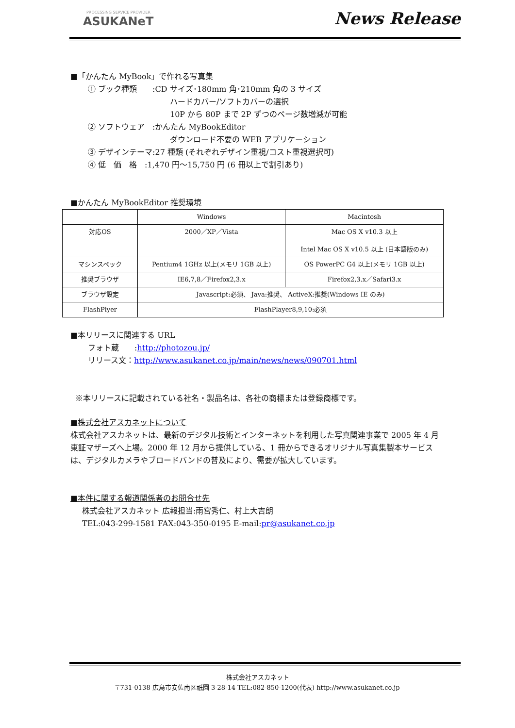PROCESSING SERVICE PROVIDER
ASUKANeT
News Release
■「かんたん MyBook」で作れる写真集
① ブック種類　　:CD サイズ･180mm 角･210mm 角の 3 サイズ
ハードカバー/ソフトカバーの選択
10P から 80P まで 2P ずつのページ数増減が可能
② ソフトウェア　:かんたん MyBookEditor
ダウンロード不要の WEB アプリケーション
③ デザインテーマ:27 種類 (それぞれデザイン重視/コスト重視選択可)
④ 低　価　格　:1,470 円～15,750 円 (6 冊以上で割引あり)
■かんたん MyBookEditor 推奨環境
| | Windows | Macintosh |
| 対応OS | 2000／XP／Vista | Mac OS X v10.3 以上 Intel Mac OS X v10.5 以上 (日本語版のみ) |
| マシンスペック | Pentium4 1GHz 以上(メモリ 1GB 以上) | OS PowerPC G4 以上(メモリ 1GB 以上) |
| 推奨ブラウザ | IE6,7,8／Firefox2,3.x | Firefox2,3.x／Safari3.x |
| ブラウザ設定 | Javascript:必須、 Java:推奨、 ActiveX:推奨(Windows IE のみ) | |
| FlashPlyer | FlashPlayer8,9,10:必須 | |
■本リリースに関連する URL
フォト蔵　　:http://photozou.jp/
リリース文：http://www.asukanet.co.jp/main/news/news/090701.html
※本リリースに記載されている社名・製品名は、各社の商標または登録商標です。
■株式会社アスカネットについて
株式会社アスカネットは、最新のデジタル技術とインターネットを利用した写真関連事業で 2005 年 4 月東証マザーズへ上場。2000 年 12 月から提供している、1 冊からできるオリジナル写真集製本サービスは、デジタルカメラやブロードバンドの普及により、需要が拡大しています。
■本件に関する報道関係者のお問合せ先
株式会社アスカネット 広報担当:雨宮秀仁、村上大吉朗
TEL:043-299-1581 FAX:043-350-0195 E-mail:pr@asukanet.co.jp
株式会社アスカネット
〒731-0138 広島市安佐南区祇園 3-28-14 TEL:082-850-1200(代表) http://www.asukanet.co.jp